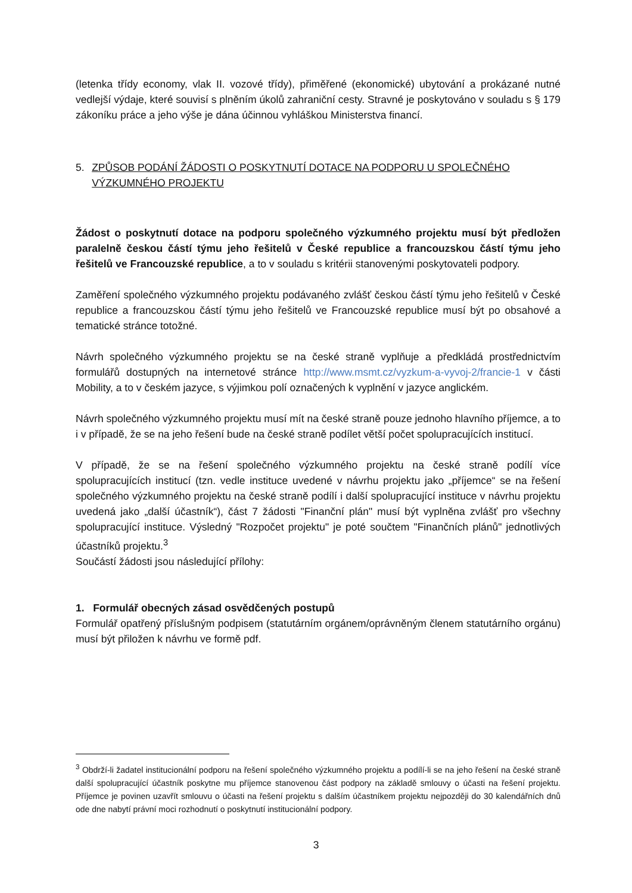(letenka třídy economy, vlak II. vozové třídy), přiměřené (ekonomické) ubytování a prokázané nutné vedlejší výdaje, které souvisí s plněním úkolů zahraniční cesty. Stravné je poskytováno v souladu s § 179 zákoníku práce a jeho výše je dána účinnou vyhláškou Ministerstva financí.
5. ZPŮSOB PODÁNÍ ŽÁDOSTI O POSKYTNUTÍ DOTACE NA PODPORU U SPOLEČNÉHO VÝZKUMNÉHO PROJEKTU
Žádost o poskytnutí dotace na podporu společného výzkumného projektu musí být předložen paralelně českou částí týmu jeho řešitelů v České republice a francouzskou částí týmu jeho řešitelů ve Francouzské republice, a to v souladu s kritérii stanovenými poskytovateli podpory.
Zaměření společného výzkumného projektu podávaného zvlášť českou částí týmu jeho řešitelů v České republice a francouzskou částí týmu jeho řešitelů ve Francouzské republice musí být po obsahové a tematické stránce totožné.
Návrh společného výzkumného projektu se na české straně vyplňuje a předkládá prostřednictvím formulářů dostupných na internetové stránce http://www.msmt.cz/vyzkum-a-vyvoj-2/francie-1 v části Mobility, a to v českém jazyce, s výjimkou polí označených k vyplnění v jazyce anglickém.
Návrh společného výzkumného projektu musí mít na české straně pouze jednoho hlavního příjemce, a to i v případě, že se na jeho řešení bude na české straně podílet větší počet spolupracujících institucí.
V případě, že se na řešení společného výzkumného projektu na české straně podílí více spolupracujících institucí (tzn. vedle instituce uvedené v návrhu projektu jako „příjemce“ se na řešení společného výzkumného projektu na české straně podílí i další spolupracující instituce v návrhu projektu uvedená jako „další účastník“), část 7 žádosti "Finanční plán" musí být vyplněna zvlášť pro všechny spolupracující instituce. Výsledný "Rozpočet projektu" je poté součtem "Finančních plánů" jednotlivých účastníků projektu.<sup>3</sup>
Součástí žádosti jsou následující přílohy:
1. Formulář obecných zásad osvědčených postupů
Formulář opatřený příslušným podpisem (statutárním orgánem/oprávněným členem statutárního orgánu) musí být přiložen k návrhu ve formě pdf.
<sup>3</sup> Obdrží-li žadatel institucionální podporu na řešení společného výzkumného projektu a podílí-li se na jeho řešení na české straně další spolupracující účastník poskytne mu příjemce stanovenou část podpory na základě smlouvy o účasti na řešení projektu. Příjemce je povinen uzavřít smlouvu o účasti na řešení projektu s dalším účastníkem projektu nejpozději do 30 kalendářních dnů ode dne nabytí právní moci rozhodnutí o poskytnutí institucionální podpory.
3